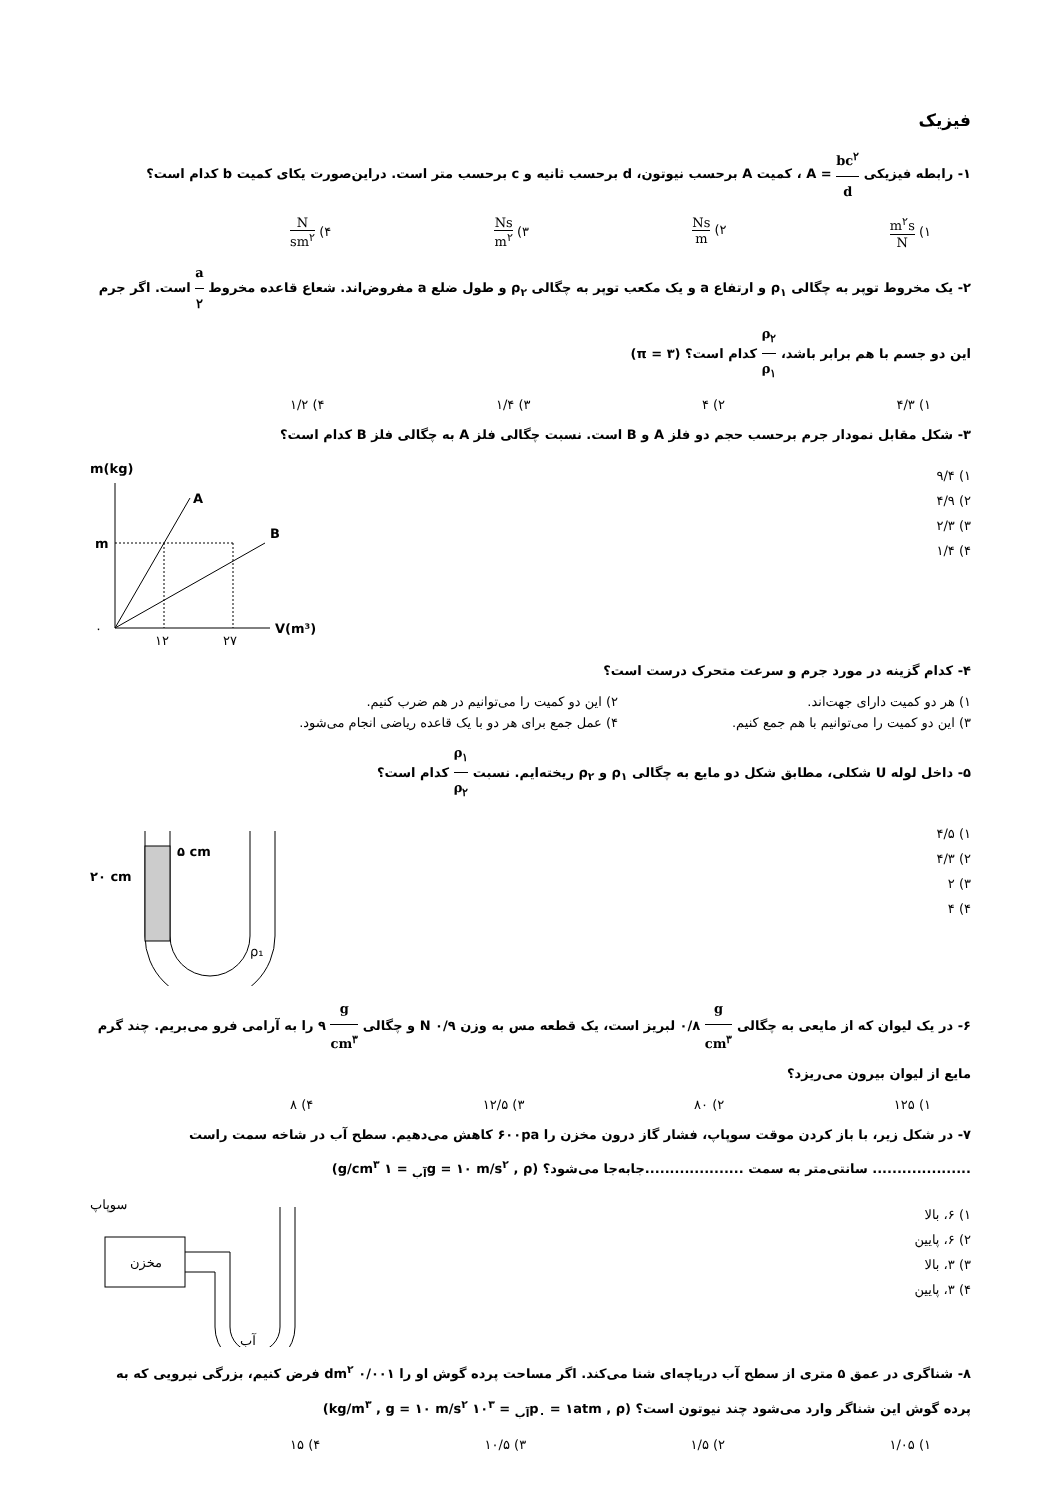فیزیک
۱- رابطه فیزیکی bc<sup>۲</sup> d = A ، کمیت A برحسب نیوتون، d برحسب ثانیه و c برحسب متر است. دراین‌صورت یکای کمیت b کدام است؟
۱) m<sup>۲</sup>s N ۲) Ns m ۳) Ns m<sup>۲</sup> ۴) N sm<sup>۲</sup>
۲- یک مخروط توپر به چگالی ρ<sub>۱</sub> و ارتفاع a و یک مکعب توپر به چگالی ρ<sub>۲</sub> و طول ضلع a مفروض‌اند. شعاع قاعده مخروط a ۲ است. اگر جرم این دو جسم با هم برابر باشد، ρ<sub>۲</sub> ρ<sub>۱</sub> کدام است؟ (π = ۳)
۱) ۴/۳ ۲) ۴ ۳) ۱/۴ ۴) ۱/۲
۳- شکل مقابل نمودار جرم برحسب حجم دو فلز A و B است. نسبت چگالی فلز A به چگالی فلز B کدام است؟
۱) ۹/۴
۲) ۴/۹
۳) ۲/۳
۴) ۱/۴
m(kg)
A
B
m
۰
۱۲
۲۷
V(m³)
۴- کدام گزینه در مورد جرم و سرعت متحرک درست است؟
۱) هر دو کمیت دارای جهت‌اند. ۲) این دو کمیت را می‌توانیم در هم ضرب کنیم. ۳) این دو کمیت را می‌توانیم با هم جمع کنیم. ۴) عمل جمع برای هر دو با یک قاعده ریاضی انجام می‌شود.
۵- داخل لوله U شکلی، مطابق شکل دو مایع به چگالی ρ<sub>۱</sub> و ρ<sub>۲</sub> ریخته‌ایم. نسبت ρ<sub>۱</sub> ρ<sub>۲</sub> کدام است؟
۱) ۴/۵
۲) ۴/۳
۳) ۲
۴) ۴
۲۰ cm
۵ cm
ρ₁
۶- در یک لیوان که از مایعی به چگالی g cm<sup>۳</sup> ۰/۸ لبریز است، یک قطعه مس به وزن ۰/۹ N و چگالی g cm<sup>۳</sup> ۹ را به آرامی فرو می‌بریم. چند گرم مایع از لیوان بیرون می‌ریزد؟
۱) ۱۲۵ ۲) ۸۰ ۳) ۱۲/۵ ۴) ۸
۷- در شکل زیر، با باز کردن موقت سوپاپ، فشار گاز درون مخزن را ۶۰۰pa کاهش می‌دهیم. سطح آب در شاخه سمت راست .................... سانتی‌متر به سمت ....................جابه‌جا می‌شود؟ (g = ۱۰ m/s<sup>۲</sup> , ρ<sub>آب</sub> = ۱ g/cm<sup>۳</sup>)
۱) ۶، بالا
۲) ۶، پایین
۳) ۳، بالا
۴) ۳، پایین
سوپاپ
مخزن
آب
۸- شناگری در عمق ۵ متری از سطح آب دریاچه‌ای شنا می‌کند. اگر مساحت پرده گوش او را ۰/۰۰۱ dm<sup>۲</sup> فرض کنیم، بزرگی نیرویی که به پرده گوش این شناگر وارد می‌شود چند نیوتون است؟ (p<sub>۰</sub> = ۱atm , ρ<sub>آب</sub> = ۱۰<sup>۳</sup> kg/m<sup>۳</sup> , g = ۱۰ m/s<sup>۲</sup>)
۱) ۱/۰۵ ۲) ۱/۵ ۳) ۱۰/۵ ۴) ۱۵